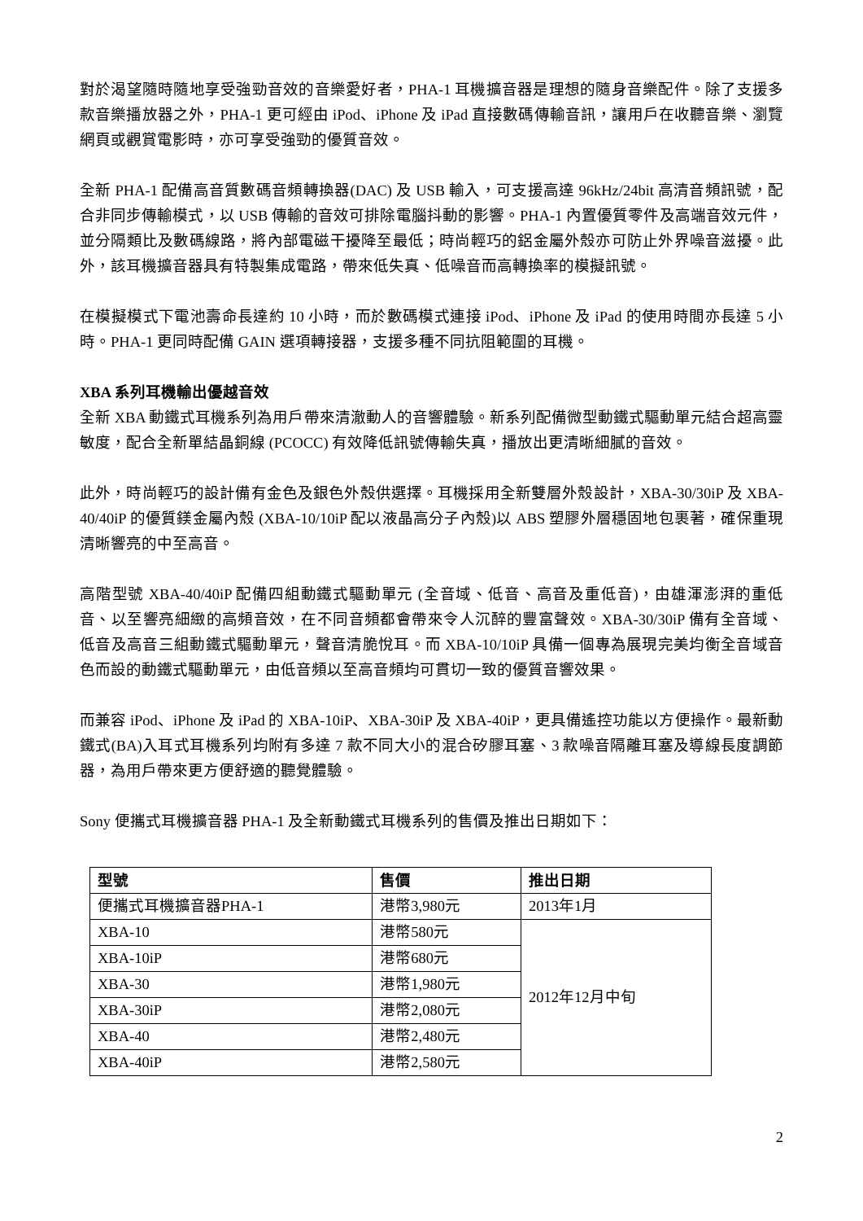對於渴望隨時隨地享受強勁音效的音樂愛好者，PHA-1 耳機擴音器是理想的隨身音樂配件。除了支援多款音樂播放器之外，PHA-1 更可經由 iPod、iPhone 及 iPad 直接數碼傳輸音訊，讓用戶在收聽音樂、瀏覽網頁或觀賞電影時，亦可享受強勁的優質音效。
全新 PHA-1 配備高音質數碼音頻轉換器(DAC) 及 USB 輸入，可支援高達 96kHz/24bit 高清音頻訊號，配合非同步傳輸模式，以 USB 傳輸的音效可排除電腦抖動的影響。PHA-1 內置優質零件及高端音效元件，並分隔類比及數碼線路，將內部電磁干擾降至最低；時尚輕巧的鋁金屬外殼亦可防止外界噪音滋擾。此外，該耳機擴音器具有特製集成電路，帶來低失真、低噪音而高轉換率的模擬訊號。
在模擬模式下電池壽命長達約 10 小時，而於數碼模式連接 iPod、iPhone 及 iPad 的使用時間亦長達 5 小時。PHA-1 更同時配備 GAIN 選項轉接器，支援多種不同抗阻範圍的耳機。
XBA 系列耳機輸出優越音效
全新 XBA 動鐵式耳機系列為用戶帶來清澈動人的音響體驗。新系列配備微型動鐵式驅動單元結合超高靈敏度，配合全新單結晶銅線 (PCOCC) 有效降低訊號傳輸失真，播放出更清晰細膩的音效。
此外，時尚輕巧的設計備有金色及銀色外殼供選擇。耳機採用全新雙層外殼設計，XBA-30/30iP 及 XBA-40/40iP 的優質鎂金屬內殼 (XBA-10/10iP 配以液晶高分子內殼)以 ABS 塑膠外層穩固地包裹著，確保重現清晰響亮的中至高音。
高階型號 XBA-40/40iP 配備四組動鐵式驅動單元 (全音域、低音、高音及重低音)，由雄渾澎湃的重低音、以至響亮細緻的高頻音效，在不同音頻都會帶來令人沉醉的豐富聲效。XBA-30/30iP 備有全音域、低音及高音三組動鐵式驅動單元，聲音清脆悅耳。而 XBA-10/10iP 具備一個專為展現完美均衡全音域音色而設的動鐵式驅動單元，由低音頻以至高音頻均可貫切一致的優質音響效果。
而兼容 iPod、iPhone 及 iPad 的 XBA-10iP、XBA-30iP 及 XBA-40iP，更具備遙控功能以方便操作。最新動鐵式(BA)入耳式耳機系列均附有多達 7 款不同大小的混合矽膠耳塞、3 款噪音隔離耳塞及導線長度調節器，為用戶帶來更方便舒適的聽覺體驗。
Sony 便攜式耳機擴音器 PHA-1 及全新動鐵式耳機系列的售價及推出日期如下：
| 型號 | 售價 | 推出日期 |
| --- | --- | --- |
| 便攜式耳機擴音器PHA-1 | 港幣3,980元 | 2013年1月 |
| XBA-10 | 港幣580元 | 2012年12月中旬 |
| XBA-10iP | 港幣680元 | |
| XBA-30 | 港幣1,980元 | |
| XBA-30iP | 港幣2,080元 | |
| XBA-40 | 港幣2,480元 | |
| XBA-40iP | 港幣2,580元 | |
2